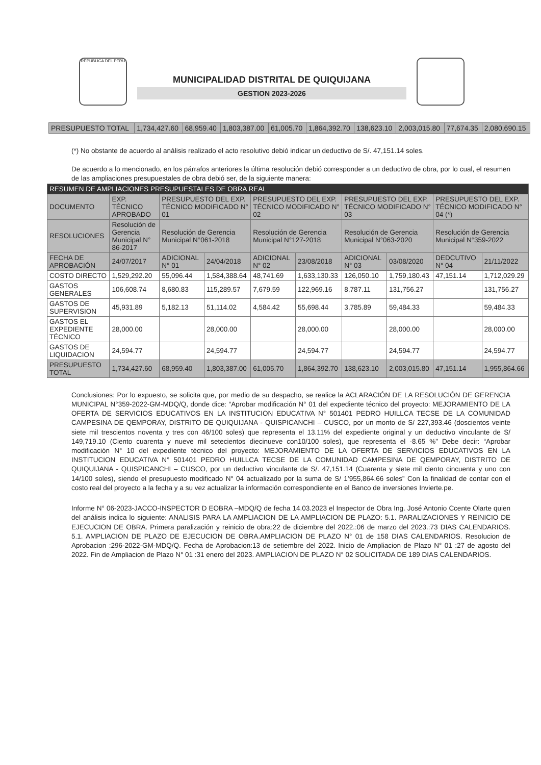REPUBLICA DEL PERU
MUNICIPALIDAD DISTRITAL DE QUIQUIJANA
GESTION 2023-2026
| PRESUPUESTO TOTAL | 1,734,427.60 | 68,959.40 | 1,803,387.00 | 61,005.70 | 1,864,392.70 | 138,623.10 | 2,003,015.80 | 77,674.35 | 2,080,690.15 |
(*) No obstante de acuerdo al análisis realizado el acto resolutivo debió indicar un deductivo de S/. 47,151.14 soles.
De acuerdo a lo mencionado, en los párrafos anteriores la última resolución debió corresponder a un deductivo de obra, por lo cual, el resumen de las ampliaciones presupuestales de obra debió ser, de la siguiente manera:
| RESUMEN DE AMPLIACIONES PRESUPUESTALES DE OBRA REAL | | | | | | | | | |
| --- | --- | --- | --- | --- | --- | --- | --- | --- | --- |
| DOCUMENTO | EXP. TÉCNICO APROBADO | PRESUPUESTO DEL EXP. TÉCNICO MODIFICADO N° 01 | | PRESUPUESTO DEL EXP. TÉCNICO MODIFICADO N° 02 | | PRESUPUESTO DEL EXP. TÉCNICO MODIFICADO N° 03 | | PRESUPUESTO DEL EXP. TÉCNICO MODIFICADO N° 04 (*) | |
| RESOLUCIONES | Resolución de Gerencia Municipal N° 86-2017 | Resolución de Gerencia Municipal N°061-2018 | | Resolución de Gerencia Municipal N°127-2018 | | Resolución de Gerencia Municipal N°063-2020 | | Resolución de Gerencia Municipal N°359-2022 | |
| FECHA DE APROBACIÓN | 24/07/2017 | ADICIONAL N° 01 | 24/04/2018 | ADICIONAL N° 02 | 23/08/2018 | ADICIONAL N° 03 | 03/08/2020 | DEDCUTIVO N° 04 | 21/11/2022 |
| COSTO DIRECTO | 1,529,292.20 | 55,096.44 | 1,584,388.64 | 48,741.69 | 1,633,130.33 | 126,050.10 | 1,759,180.43 | 47,151.14 | 1,712,029.29 |
| GASTOS GENERALES | 106,608.74 | 8,680.83 | 115,289.57 | 7,679.59 | 122,969.16 | 8,787.11 | 131,756.27 | | 131,756.27 |
| GASTOS DE SUPERVISION | 45,931.89 | 5,182.13 | 51,114.02 | 4,584.42 | 55,698.44 | 3,785.89 | 59,484.33 | | 59,484.33 |
| GASTOS EL EXPEDIENTE TÉCNICO | 28,000.00 | | 28,000.00 | | 28,000.00 | | 28,000.00 | | 28,000.00 |
| GASTOS DE LIQUIDACION | 24,594.77 | | 24,594.77 | | 24,594.77 | | 24,594.77 | | 24,594.77 |
| PRESUPUESTO TOTAL | 1,734,427.60 | 68,959.40 | 1,803,387.00 | 61,005.70 | 1,864,392.70 | 138,623.10 | 2,003,015.80 | 47,151.14 | 1,955,864.66 |
Conclusiones: Por lo expuesto, se solicita que, por medio de su despacho, se realice la ACLARACIÓN DE LA RESOLUCIÓN DE GERENCIA MUNICIPAL N°359-2022-GM-MDQ/Q, donde dice: “Aprobar modificación N° 01 del expediente técnico del proyecto: MEJORAMIENTO DE LA OFERTA DE SERVICIOS EDUCATIVOS EN LA INSTITUCION EDUCATIVA N° 501401 PEDRO HUILLCA TECSE DE LA COMUNIDAD CAMPESINA DE QEMPORAY, DISTRITO DE QUIQUIJANA - QUISPICANCHI – CUSCO, por un monto de S/ 227,393.46 (doscientos veinte siete mil trescientos noventa y tres con 46/100 soles) que representa el 13.11% del expediente original y un deductivo vinculante de S/ 149,719.10 (Ciento cuarenta y nueve mil setecientos diecinueve con10/100 soles), que representa el -8.65 %” Debe decir: “Aprobar modificación N° 10 del expediente técnico del proyecto: MEJORAMIENTO DE LA OFERTA DE SERVICIOS EDUCATIVOS EN LA INSTITUCION EDUCATIVA N° 501401 PEDRO HUILLCA TECSE DE LA COMUNIDAD CAMPESINA DE QEMPORAY, DISTRITO DE QUIQUIJANA - QUISPICANCHI – CUSCO, por un deductivo vinculante de S/. 47,151.14 (Cuarenta y siete mil ciento cincuenta y uno con 14/100 soles), siendo el presupuesto modificado N° 04 actualizado por la suma de S/ 1’955,864.66 soles” Con la finalidad de contar con el costo real del proyecto a la fecha y a su vez actualizar la información correspondiente en el Banco de inversiones Invierte.pe.
Informe N° 06-2023-JACCO-INSPECTOR D EOBRA –MDQ/Q de fecha 14.03.2023 el Inspector de Obra Ing. José Antonio Ccente Olarte quien del análisis indica lo siguiente: ANALISIS PARA LA AMPLIACION DE LA AMPLIACION DE PLAZO: 5.1. PARALIZACIONES Y REINICIO DE EJECUCION DE OBRA. Primera paralización y reinicio de obra:22 de diciembre del 2022.:06 de marzo del 2023.:73 DIAS CALENDARIOS. 5.1. AMPLIACION DE PLAZO DE EJECUCION DE OBRA.AMPLIACION DE PLAZO N° 01 de 158 DIAS CALENDARIOS. Resolucion de Aprobacion :296-2022-GM-MDQ/Q. Fecha de Aprobacion:13 de setiembre del 2022. Inicio de Ampliacion de Plazo N° 01 :27 de agosto del 2022. Fin de Ampliacion de Plazo N° 01 :31 enero del 2023. AMPLIACION DE PLAZO N° 02 SOLICITADA DE 189 DIAS CALENDARIOS.